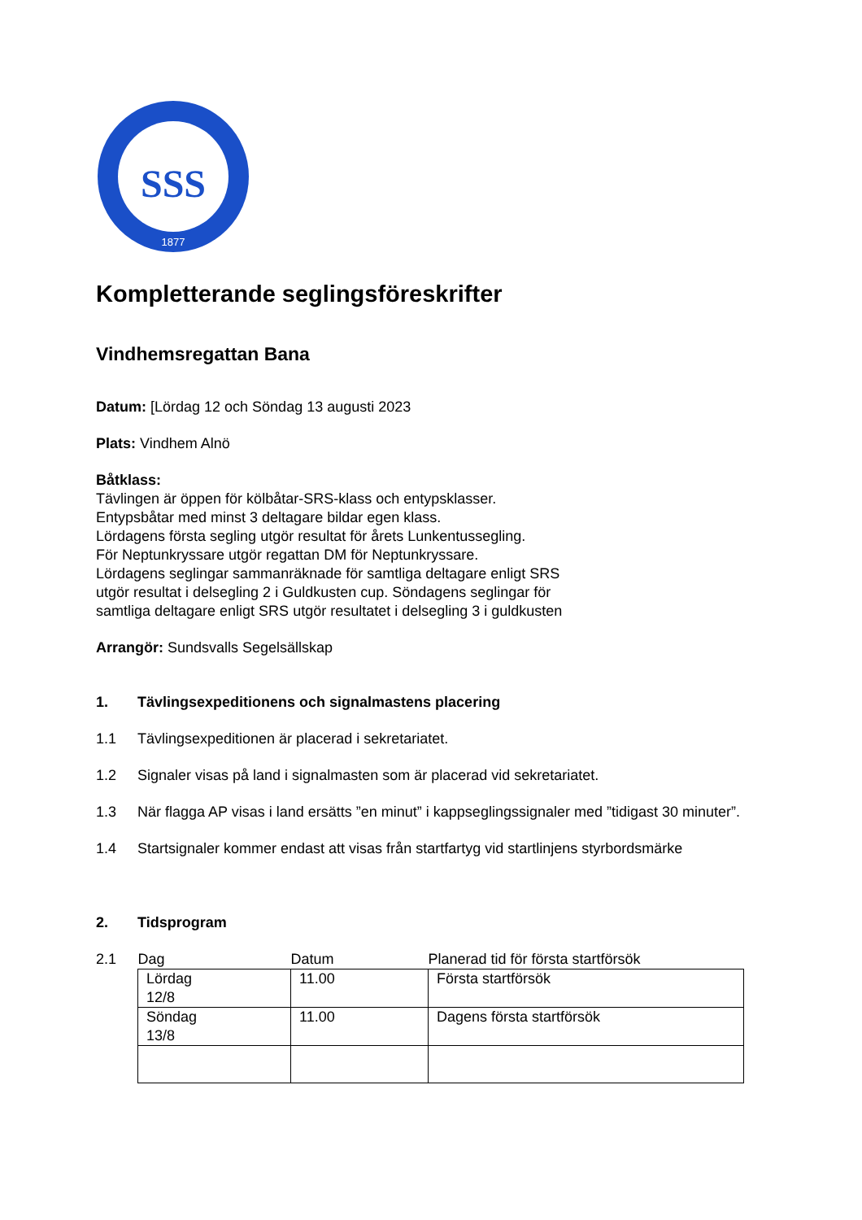SSS
1877
Kompletterande seglingsföreskrifter
Vindhemsregattan Bana
Datum: [Lördag 12 och Söndag 13 augusti 2023
Plats: Vindhem Alnö
Båtklass:
Tävlingen är öppen för kölbåtar-SRS-klass och entypsklasser.
Entypsbåtar med minst 3 deltagare bildar egen klass.
Lördagens första segling utgör resultat för årets Lunkentussegling.
För Neptunkryssare utgör regattan DM för Neptunkryssare.
Lördagens seglingar sammanräknade för samtliga deltagare enligt SRS
utgör resultat i delsegling 2 i Guldkusten cup. Söndagens seglingar för
samtliga deltagare enligt SRS utgör resultatet i delsegling 3 i guldkusten
Arrangör: Sundsvalls Segelsällskap
1. Tävlingsexpeditionens och signalmastens placering
1.1 Tävlingsexpeditionen är placerad i sekretariatet.
1.2 Signaler visas på land i signalmasten som är placerad vid sekretariatet.
1.3 När flagga AP visas i land ersätts ”en minut” i kappseglingssignaler med ”tidigast 30 minuter”.
1.4 Startsignaler kommer endast att visas från startfartyg vid startlinjens styrbordsmärke
2. Tidsprogram
2.1
| Dag | Datum | Planerad tid för första startförsök |
| Lördag 12/8 | 11.00 | Första startförsök |
| Söndag 13/8 | 11.00 | Dagens första startförsök |